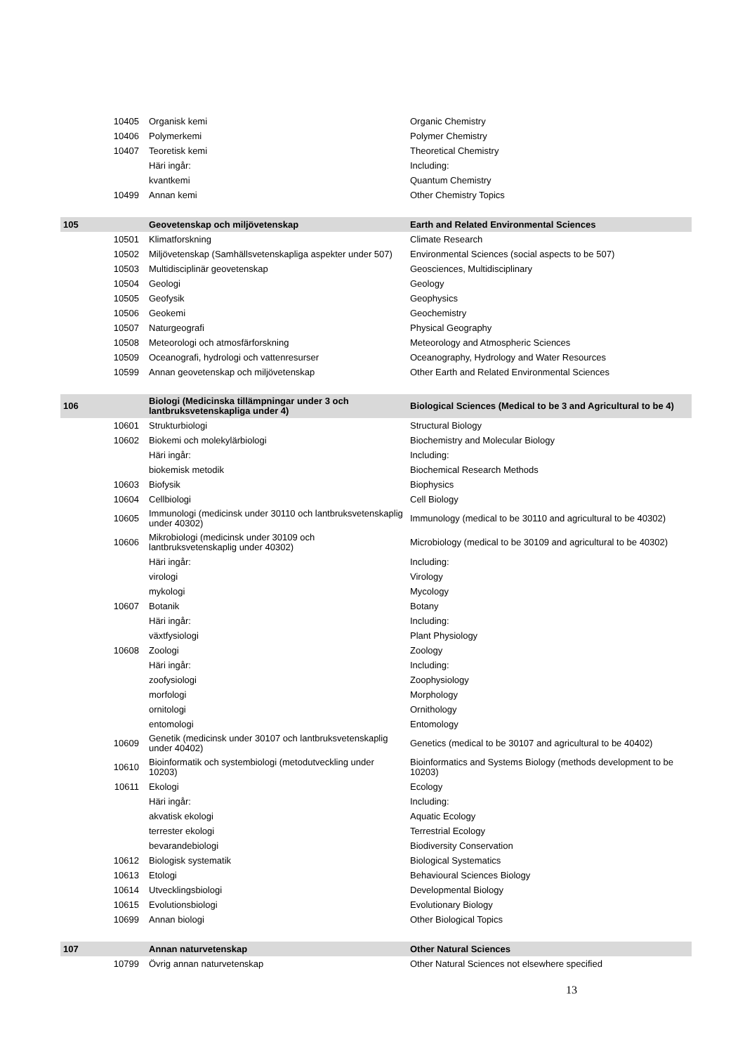| | 10405 | Organisk kemi | Organic Chemistry |
| | 10406 | Polymerkemi | Polymer Chemistry |
| | 10407 | Teoretisk kemi | Theoretical Chemistry |
| | | Häri ingår: | Including: |
| | | kvantkemi | Quantum Chemistry |
| | 10499 | Annan kemi | Other Chemistry Topics |
| 105 | | Geovetenskap och miljövetenskap | Earth and Related Environmental Sciences |
| | 10501 | Klimatforskning | Climate Research |
| | 10502 | Miljövetenskap (Samhällsvetenskapliga aspekter under 507) | Environmental Sciences (social aspects to be 507) |
| | 10503 | Multidisciplinär geovetenskap | Geosciences, Multidisciplinary |
| | 10504 | Geologi | Geology |
| | 10505 | Geofysik | Geophysics |
| | 10506 | Geokemi | Geochemistry |
| | 10507 | Naturgeografi | Physical Geography |
| | 10508 | Meteorologi och atmosfärforskning | Meteorology and Atmospheric Sciences |
| | 10509 | Oceanografi, hydrologi och vattenresurser | Oceanography, Hydrology and Water Resources |
| | 10599 | Annan geovetenskap och miljövetenskap | Other Earth and Related Environmental Sciences |
| 106 | | Biologi (Medicinska tillämpningar under 3 och lantbruksvetenskapliga under 4) | Biological Sciences (Medical to be 3 and Agricultural to be 4) |
| | 10601 | Strukturbiologi | Structural Biology |
| | 10602 | Biokemi och molekylärbiologi | Biochemistry and Molecular Biology |
| | | Häri ingår: | Including: |
| | | biokemisk metodik | Biochemical Research Methods |
| | 10603 | Biofysik | Biophysics |
| | 10604 | Cellbiologi | Cell Biology |
| | 10605 | Immunologi (medicinsk under 30110 och lantbruksvetenskaplig under 40302) | Immunology (medical to be 30110 and agricultural to be 40302) |
| | 10606 | Mikrobiologi (medicinsk under 30109 och lantbruksvetenskaplig under 40302) | Microbiology (medical to be 30109 and agricultural to be 40302) |
| | | Häri ingår: | Including: |
| | | virologi | Virology |
| | | mykologi | Mycology |
| | 10607 | Botanik | Botany |
| | | Häri ingår: | Including: |
| | | växtfysiologi | Plant Physiology |
| | 10608 | Zoologi | Zoology |
| | | Häri ingår: | Including: |
| | | zoofysiologi | Zoophysiology |
| | | morfologi | Morphology |
| | | ornitologi | Ornithology |
| | | entomologi | Entomology |
| | 10609 | Genetik (medicinsk under 30107 och lantbruksvetenskaplig under 40402) | Genetics (medical to be 30107 and agricultural to be 40402) |
| | 10610 | Bioinformatik och systembiologi (metodutveckling under 10203) | Bioinformatics and Systems Biology (methods development to be 10203) |
| | 10611 | Ekologi | Ecology |
| | | Häri ingår: | Including: |
| | | akvatisk ekologi | Aquatic Ecology |
| | | terrester ekologi | Terrestrial Ecology |
| | | bevarandebiologi | Biodiversity Conservation |
| | 10612 | Biologisk systematik | Biological Systematics |
| | 10613 | Etologi | Behavioural Sciences Biology |
| | 10614 | Utvecklingsbiologi | Developmental Biology |
| | 10615 | Evolutionsbiologi | Evolutionary Biology |
| | 10699 | Annan biologi | Other Biological Topics |
| 107 | | Annan naturvetenskap | Other Natural Sciences |
| | 10799 | Övrig annan naturvetenskap | Other Natural Sciences not elsewhere specified |
13